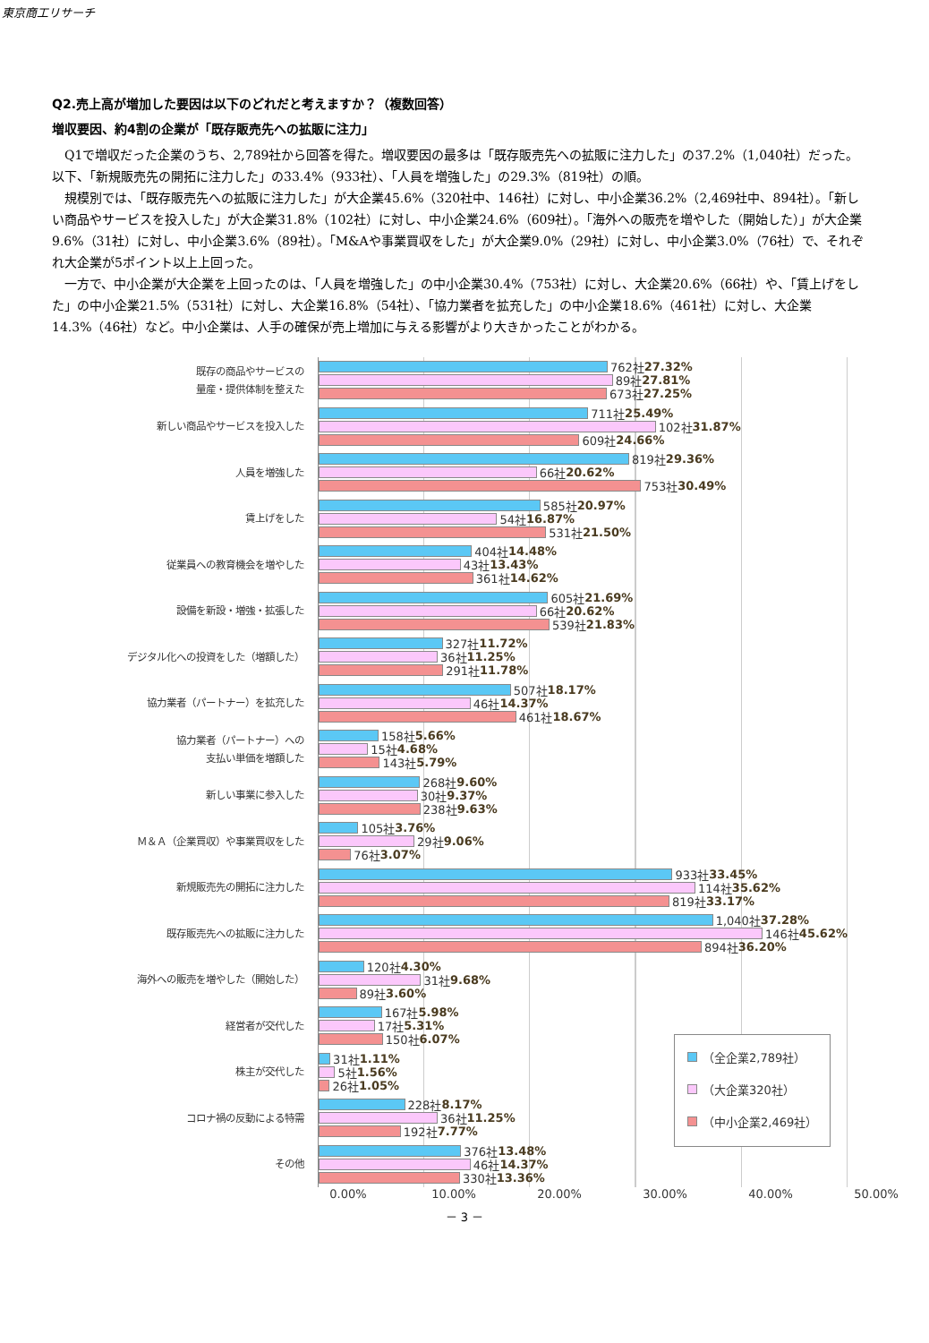東京商工リサーチ
Q2.売上高が増加した要因は以下のどれだと考えますか？（複数回答）
増収要因、約4割の企業が「既存販売先への拡販に注力」
　Q1で増収だった企業のうち、2,789社から回答を得た。増収要因の最多は「既存販売先への拡販に注力した」の37.2%（1,040社）だった。以下、「新規販売先の開拓に注力した」の33.4%（933社）、「人員を増強した」の29.3%（819社）の順。
　規模別では、「既存販売先への拡販に注力した」が大企業45.6%（320社中、146社）に対し、中小企業36.2%（2,469社中、894社）。「新しい商品やサービスを投入した」が大企業31.8%（102社）に対し、中小企業24.6%（609社）。「海外への販売を増やした（開始した）」が大企業9.6%（31社）に対し、中小企業3.6%（89社）。「M&Aや事業買収をした」が大企業9.0%（29社）に対し、中小企業3.0%（76社）で、それぞれ大企業が5ポイント以上上回った。
　一方で、中小企業が大企業を上回ったのは、「人員を増強した」の中小企業30.4%（753社）に対し、大企業20.6%（66社）や、「賃上げをした」の中小企業21.5%（531社）に対し、大企業16.8%（54社）、「協力業者を拡充した」の中小企業18.6%（461社）に対し、大企業14.3%（46社）など。中小企業は、人手の確保が売上増加に与える影響がより大きかったことがわかる。
既存の商品やサービスの
量産・提供体制を整えた
762社 27.32%
89社 27.81%
673社 27.25%
新しい商品やサービスを投入した
711社 25.49%
102社 31.87%
609社 24.66%
人員を増強した
819社 29.36%
66社 20.62%
753社 30.49%
賃上げをした
585社 20.97%
54社 16.87%
531社 21.50%
従業員への教育機会を増やした
404社 14.48%
43社 13.43%
361社 14.62%
設備を新設・増強・拡張した
605社 21.69%
66社 20.62%
539社 21.83%
デジタル化への投資をした（増額した）
327社 11.72%
36社 11.25%
291社 11.78%
協力業者（パートナー）を拡充した
507社 18.17%
46社 14.37%
461社 18.67%
協力業者（パートナー）への
支払い単価を増額した
158社 5.66%
15社 4.68%
143社 5.79%
新しい事業に参入した
268社 9.60%
30社 9.37%
238社 9.63%
Ｍ＆Ａ（企業買収）や事業買収をした
105社 3.76%
29社 9.06%
76社 3.07%
新規販売先の開拓に注力した
933社 33.45%
114社 35.62%
819社 33.17%
既存販売先への拡販に注力した
1,040社 37.28%
146社 45.62%
894社 36.20%
海外への販売を増やした（開始した）
120社 4.30%
31社 9.68%
89社 3.60%
経営者が交代した
167社 5.98%
17社 5.31%
150社 6.07%
株主が交代した
31社 1.11%
5社 1.56%
26社 1.05%
コロナ禍の反動による特需
228社 8.17%
36社 11.25%
192社 7.77%
その他
376社 13.48%
46社 14.37%
330社 13.36%
0.00% 10.00% 20.00% 30.00% 40.00% 50.00%
（全企業2,789社）
（大企業320社）
（中小企業2,469社）
－ 3 －